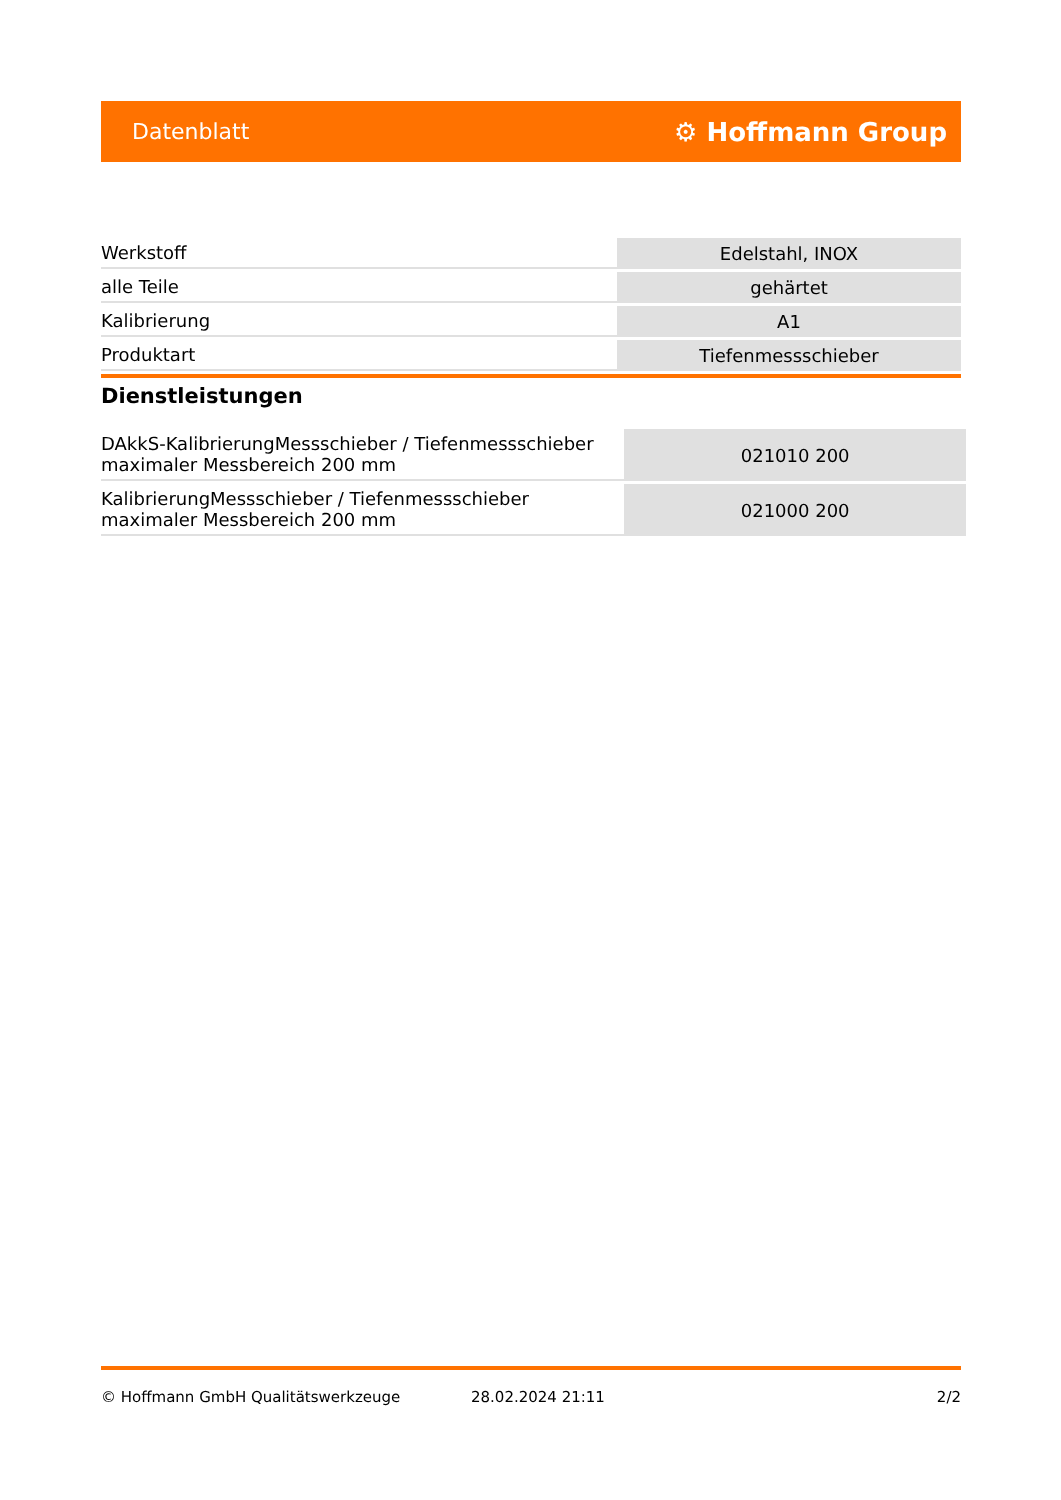Datenblatt ⚙ Hoffmann Group
| Werkstoff | Edelstahl, INOX |
| alle Teile | gehärtet |
| Kalibrierung | A1 |
| Produktart | Tiefenmessschieber |
Dienstleistungen
| DAkkS-KalibrierungMessschieber / Tiefenmessschieber maximaler Messbereich 200 mm | 021010 200 |
| KalibrierungMessschieber / Tiefenmessschieber maximaler Messbereich 200 mm | 021000 200 |
© Hoffmann GmbH Qualitätswerkzeuge 28.02.2024 21:11 2/2